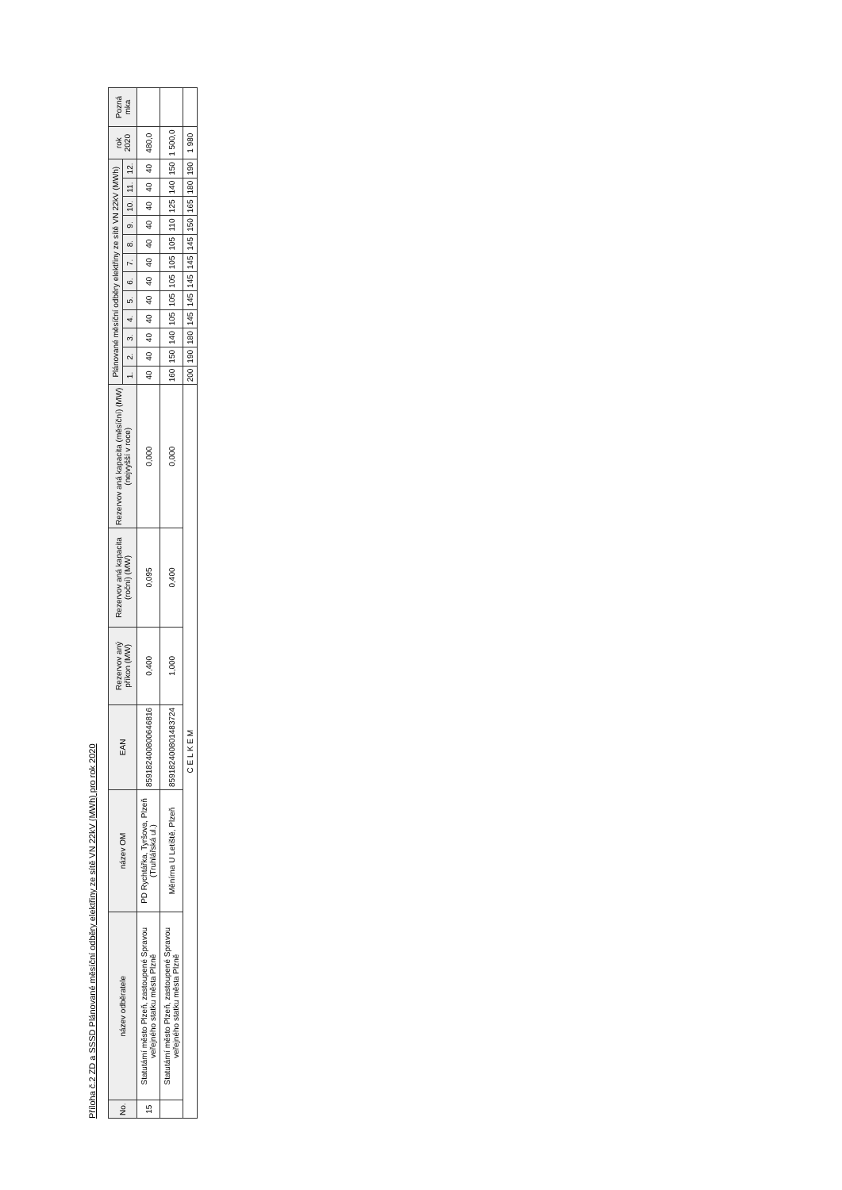Příloha č.2 ZD a SSSD Plánované měsíční odběry elektřiny ze sítě VN 22kV (MWh) pro rok 2020
| No. | název odběratele | název OM | EAN | Rezervov aný příkon (MW) | Rezervov aná kapacita (roční) (MW) | Rezervov aná kapacita (měsíční) (MW) (nejvyšší v roce) | Plánované měsíční odběry elektřiny ze sítě VN 22kV (MWh) | | | | | | | | | | | | rok 2020 | Pozná mka |
| --- | --- | --- | --- | --- | --- | --- | --- | --- | --- | --- | --- | --- | --- | --- | --- | --- | --- | --- | --- | --- |
| | | | | | | | 1. | 2. | 3. | 4. | 5. | 6. | 7. | 8. | 9. | 10. | 11. | 12. | | |
| 15 | Statutární město Plzeň, zastoupené Spravou veřejného statku města Plzně | PD Rychtářka, Tyršova, Plzeň (Truhlářská ul.) | 859182400800646816 | 0,400 | 0,095 | 0,000 | 40 | 40 | 40 | 40 | 40 | 40 | 40 | 40 | 40 | 40 | 40 | 40 | 480,0 | |
| | Statutární město Plzeň, zastoupené Spravou veřejného statku města Plzně | Měnírna U Letiště, Plzeň | 859182400801483724 | 1,000 | 0,400 | 0,000 | 160 | 150 | 140 | 105 | 105 | 105 | 105 | 105 | 110 | 125 | 140 | 150 | 1 500,0 | |
| C E L K E M | | | | | | | 200 | 190 | 180 | 145 | 145 | 145 | 145 | 145 | 150 | 165 | 180 | 190 | 1 980 | |